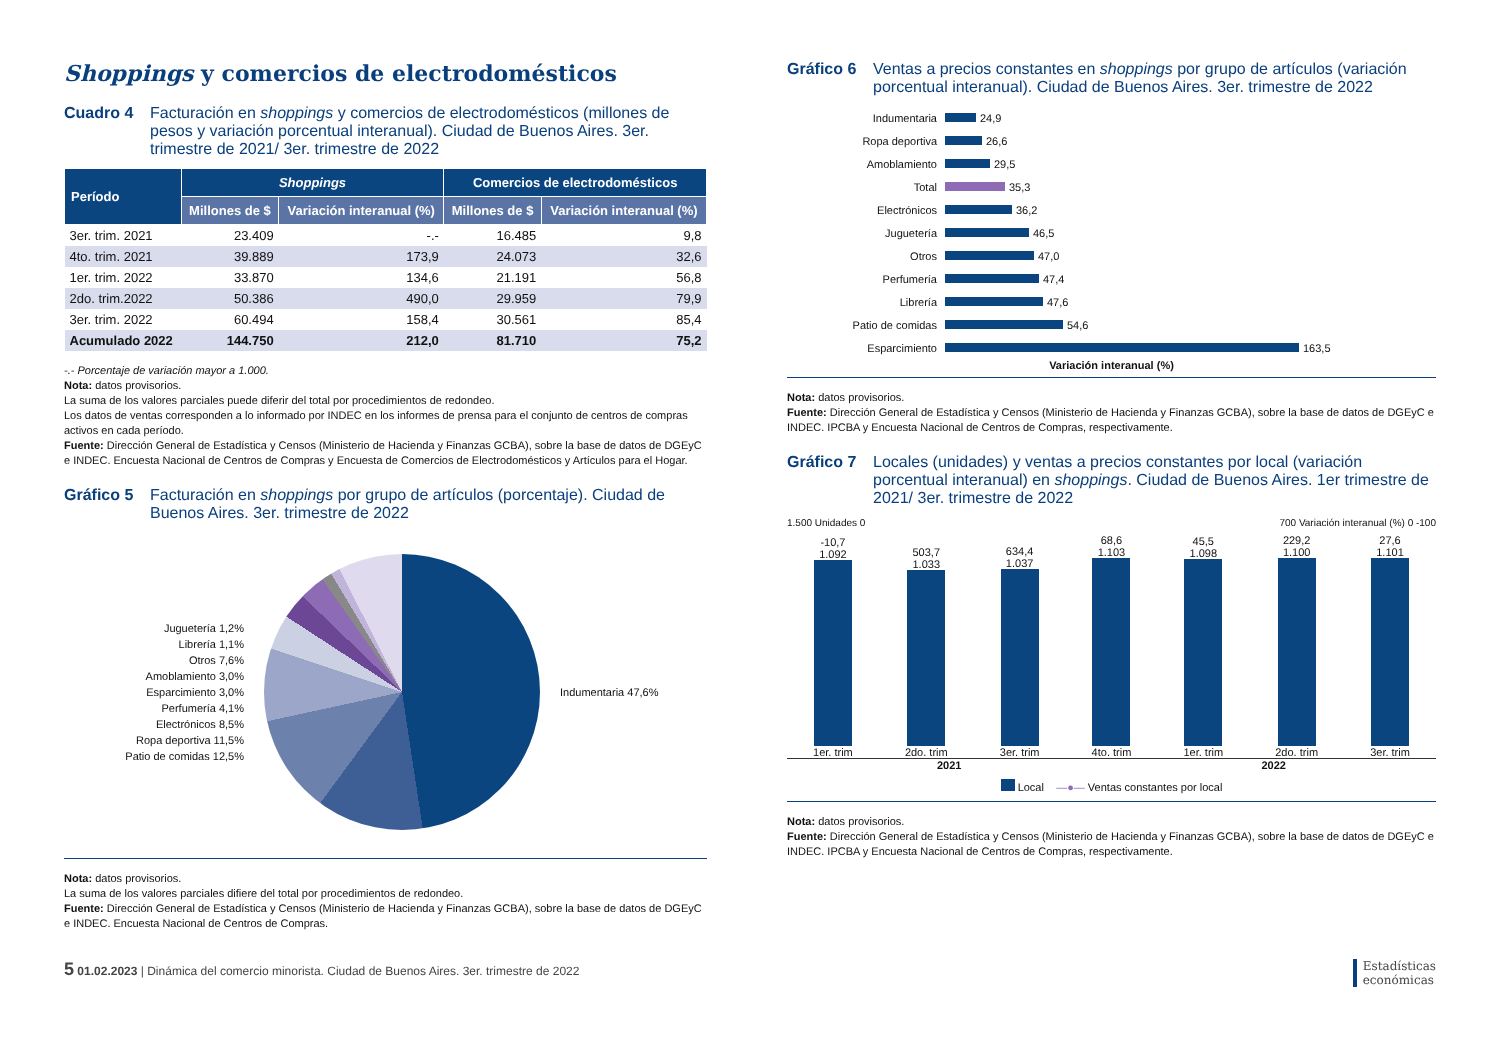Shoppings y comercios de electrodomésticos
Cuadro 4 Facturación en shoppings y comercios de electrodomésticos (millones de pesos y variación porcentual interanual). Ciudad de Buenos Aires. 3er. trimestre de 2021/ 3er. trimestre de 2022
| Período | Shoppings | | Comercios de electrodomésticos | |
| --- | --- | --- | --- | --- |
| | Millones de $ | Variación interanual (%) | Millones de $ | Variación interanual (%) |
| 3er. trim. 2021 | 23.409 | -.- | 16.485 | 9,8 |
| 4to. trim. 2021 | 39.889 | 173,9 | 24.073 | 32,6 |
| 1er. trim. 2022 | 33.870 | 134,6 | 21.191 | 56,8 |
| 2do. trim.2022 | 50.386 | 490,0 | 29.959 | 79,9 |
| 3er. trim. 2022 | 60.494 | 158,4 | 30.561 | 85,4 |
| Acumulado 2022 | 144.750 | 212,0 | 81.710 | 75,2 |
-.- Porcentaje de variación mayor a 1.000.
Nota: datos provisorios.
La suma de los valores parciales puede diferir del total por procedimientos de redondeo.
Los datos de ventas corresponden a lo informado por INDEC en los informes de prensa para el conjunto de centros de compras activos en cada período.
Fuente: Dirección General de Estadística y Censos (Ministerio de Hacienda y Finanzas GCBA), sobre la base de datos de DGEyC e INDEC. Encuesta Nacional de Centros de Compras y Encuesta de Comercios de Electrodomésticos y Artículos para el Hogar.
Gráfico 5 Facturación en shoppings por grupo de artículos (porcentaje). Ciudad de Buenos Aires. 3er. trimestre de 2022
Juguetería 1,2%
Librería 1,1%
Otros 7,6%
Amoblamiento 3,0%
Esparcimiento 3,0%
Perfumería 4,1%
Electrónicos 8,5%
Ropa deportiva 11,5%
Patio de comidas 12,5%
Indumentaria 47,6%
Nota: datos provisorios.
La suma de los valores parciales difiere del total por procedimientos de redondeo.
Fuente: Dirección General de Estadística y Censos (Ministerio de Hacienda y Finanzas GCBA), sobre la base de datos de DGEyC e INDEC. Encuesta Nacional de Centros de Compras.
Gráfico 6 Ventas a precios constantes en shoppings por grupo de artículos (variación porcentual interanual). Ciudad de Buenos Aires. 3er. trimestre de 2022
Indumentaria 24,9
Ropa deportiva 26,6
Amoblamiento 29,5
Total 35,3
Electrónicos 36,2
Juguetería 46,5
Otros 47,0
Perfumería 47,4
Librería 47,6
Patio de comidas 54,6
Esparcimiento 163,5
Variación interanual (%)
Nota: datos provisorios.
Fuente: Dirección General de Estadística y Censos (Ministerio de Hacienda y Finanzas GCBA), sobre la base de datos de DGEyC e INDEC. IPCBA y Encuesta Nacional de Centros de Compras, respectivamente.
Gráfico 7 Locales (unidades) y ventas a precios constantes por local (variación porcentual interanual) en shoppings. Ciudad de Buenos Aires. 1er trimestre de 2021/ 3er. trimestre de 2022
1.500 Unidades 0 700 Variación interanual (%) 0 -100
-10,7
1.092
1er. trim
503,7
1.033
2do. trim
634,4
1.037
3er. trim
68,6
1.103
4to. trim
45,5
1.098
1er. trim
229,2
1.100
2do. trim
27,6
1.101
3er. trim
2021 2022
Local —●— Ventas constantes por local
Nota: datos provisorios.
Fuente: Dirección General de Estadística y Censos (Ministerio de Hacienda y Finanzas GCBA), sobre la base de datos de DGEyC e INDEC. IPCBA y Encuesta Nacional de Centros de Compras, respectivamente.
5 01.02.2023 | Dinámica del comercio minorista. Ciudad de Buenos Aires. 3er. trimestre de 2022 Estadísticas
económicas